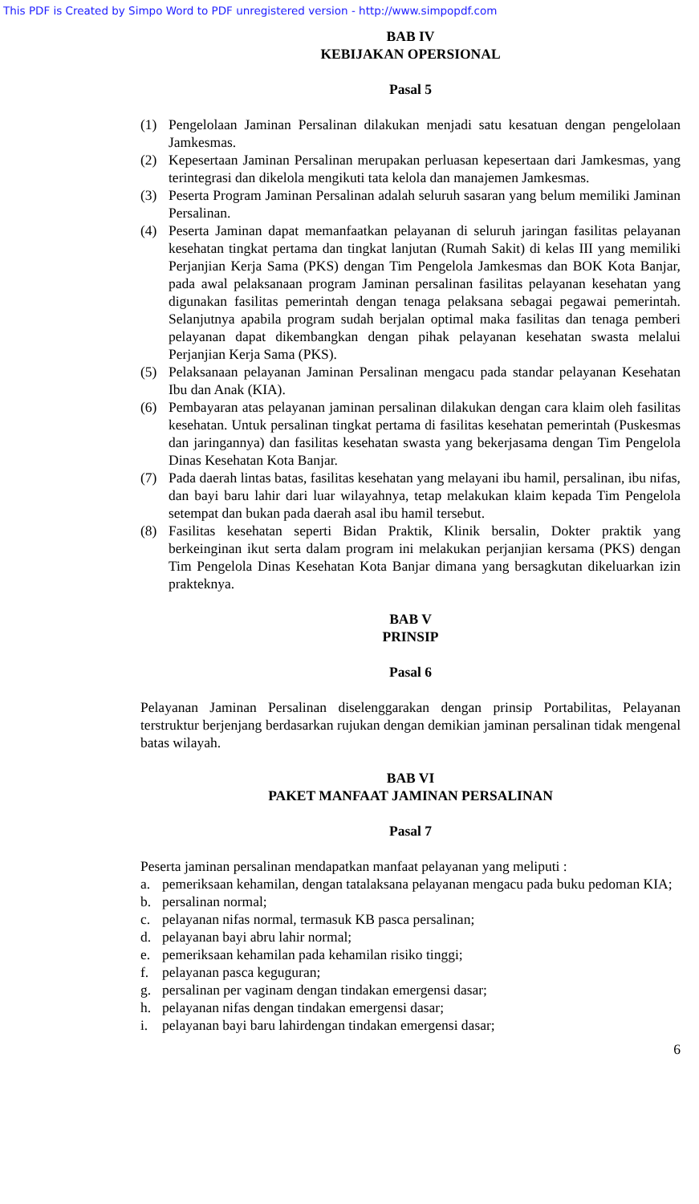This PDF is Created by Simpo Word to PDF unregistered version - http://www.simpopdf.com
BAB IV
KEBIJAKAN OPERSIONAL
Pasal 5
(1) Pengelolaan Jaminan Persalinan dilakukan menjadi satu kesatuan dengan pengelolaan Jamkesmas.
(2) Kepesertaan Jaminan Persalinan merupakan perluasan kepesertaan dari Jamkesmas, yang terintegrasi dan dikelola mengikuti tata kelola dan manajemen Jamkesmas.
(3) Peserta Program Jaminan Persalinan adalah seluruh sasaran yang belum memiliki Jaminan Persalinan.
(4) Peserta Jaminan dapat memanfaatkan pelayanan di seluruh jaringan fasilitas pelayanan kesehatan tingkat pertama dan tingkat lanjutan (Rumah Sakit) di kelas III yang memiliki Perjanjian Kerja Sama (PKS) dengan Tim Pengelola Jamkesmas dan BOK Kota Banjar, pada awal pelaksanaan program Jaminan persalinan fasilitas pelayanan kesehatan yang digunakan fasilitas pemerintah dengan tenaga pelaksana sebagai pegawai pemerintah. Selanjutnya apabila program sudah berjalan optimal maka fasilitas dan tenaga pemberi pelayanan dapat dikembangkan dengan pihak pelayanan kesehatan swasta melalui Perjanjian Kerja Sama (PKS).
(5) Pelaksanaan pelayanan Jaminan Persalinan mengacu pada standar pelayanan Kesehatan Ibu dan Anak (KIA).
(6) Pembayaran atas pelayanan jaminan persalinan dilakukan dengan cara klaim oleh fasilitas kesehatan. Untuk persalinan tingkat pertama di fasilitas kesehatan pemerintah (Puskesmas dan jaringannya) dan fasilitas kesehatan swasta yang bekerjasama dengan Tim Pengelola Dinas Kesehatan Kota Banjar.
(7) Pada daerah lintas batas, fasilitas kesehatan yang melayani ibu hamil, persalinan, ibu nifas, dan bayi baru lahir dari luar wilayahnya, tetap melakukan klaim kepada Tim Pengelola setempat dan bukan pada daerah asal ibu hamil tersebut.
(8) Fasilitas kesehatan seperti Bidan Praktik, Klinik bersalin, Dokter praktik yang berkeinginan ikut serta dalam program ini melakukan perjanjian kersama (PKS) dengan Tim Pengelola Dinas Kesehatan Kota Banjar dimana yang bersagkutan dikeluarkan izin prakteknya.
BAB V
PRINSIP
Pasal 6
Pelayanan Jaminan Persalinan diselenggarakan dengan prinsip Portabilitas, Pelayanan terstruktur berjenjang berdasarkan rujukan dengan demikian jaminan persalinan tidak mengenal batas wilayah.
BAB VI
PAKET MANFAAT JAMINAN PERSALINAN
Pasal 7
Peserta jaminan persalinan mendapatkan manfaat pelayanan yang meliputi :
a. pemeriksaan kehamilan, dengan tatalaksana pelayanan mengacu pada buku pedoman KIA;
b. persalinan normal;
c. pelayanan nifas normal, termasuk KB pasca persalinan;
d. pelayanan bayi abru lahir normal;
e. pemeriksaan kehamilan pada kehamilan risiko tinggi;
f. pelayanan pasca keguguran;
g. persalinan per vaginam dengan tindakan emergensi dasar;
h. pelayanan nifas dengan tindakan emergensi dasar;
i. pelayanan bayi baru lahirdengan tindakan emergensi dasar;
6